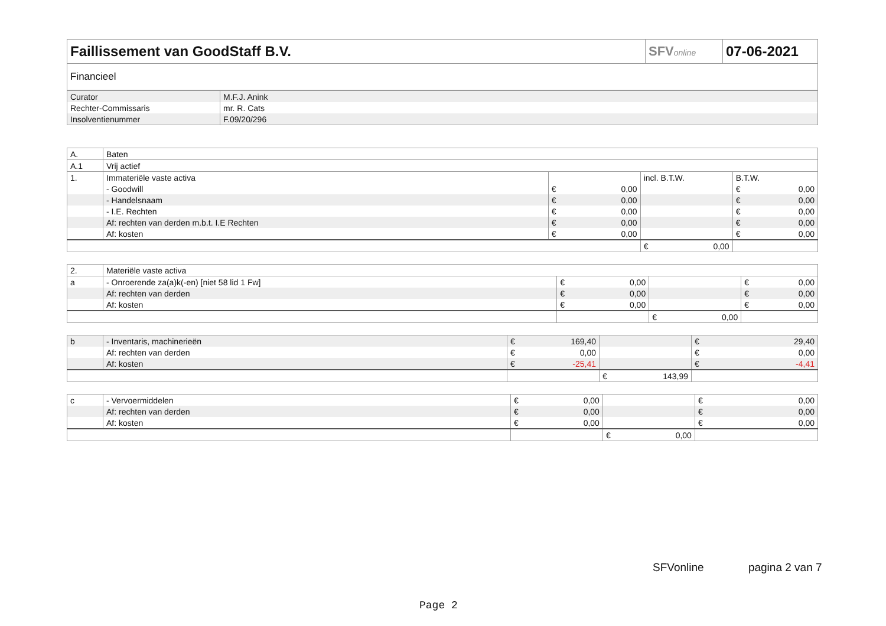| Faillissement van GoodStaff B.V. | SFV online | 07-06-2021 |
| Financieel | | |
| Curator | M.F.J. Anink |
| Rechter-Commissaris | mr. R. Cats |
| Insolventienummer | F.09/20/296 |
| A. | Baten | | | |
| A.1 | Vrij actief | | | |
| 1. | Immateriële vaste activa | | incl. B.T.W. | B.T.W. |
| | - Goodwill | € 0,00 | | € 0,00 |
| | - Handelsnaam | € 0,00 | | € 0,00 |
| | - I.E. Rechten | € 0,00 | | € 0,00 |
| | Af: rechten van derden m.b.t. I.E Rechten | € 0,00 | | € 0,00 |
| | Af: kosten | € 0,00 | | € 0,00 |
| | | | € 0,00 | |
| 2. | Materiële vaste activa | | | |
| a | - Onroerende za(a)k(-en) [niet 58 lid 1 Fw] | € 0,00 | | € 0,00 |
| | Af: rechten van derden | € 0,00 | | € 0,00 |
| | Af: kosten | € 0,00 | | € 0,00 |
| | | | € 0,00 | |
| b | - Inventaris, machinerieën | € 169,40 | | € 29,40 |
| | Af: rechten van derden | € 0,00 | | € 0,00 |
| | Af: kosten | € -25,41 | | € -4,41 |
| | | | € 143,99 | |
| c | - Vervoermiddelen | € 0,00 | | € 0,00 |
| | Af: rechten van derden | € 0,00 | | € 0,00 |
| | Af: kosten | € 0,00 | | € 0,00 |
| | | | € 0,00 | |
SFVonline pagina 2 van 7
Page 2